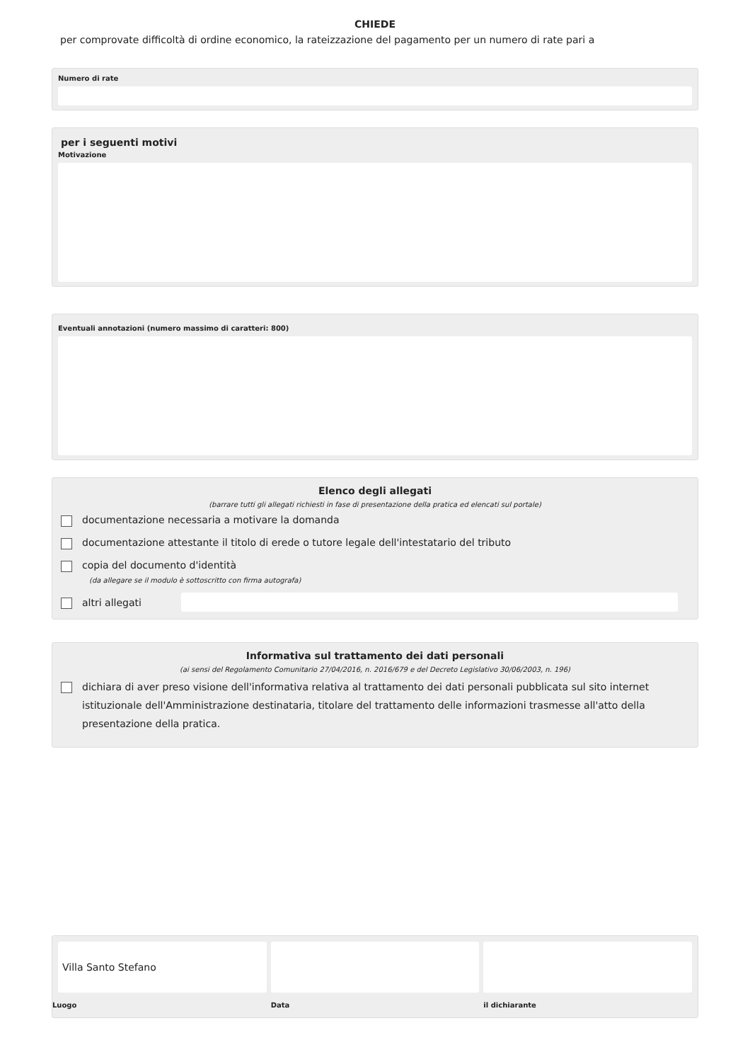CHIEDE
per comprovate difficoltà di ordine economico, la rateizzazione del pagamento per un numero di rate pari a
Numero di rate
per i seguenti motivi
Motivazione
Eventuali annotazioni (numero massimo di caratteri: 800)
Elenco degli allegati
(barrare tutti gli allegati richiesti in fase di presentazione della pratica ed elencati sul portale)
documentazione necessaria a motivare la domanda
documentazione attestante il titolo di erede o tutore legale dell'intestatario del tributo
copia del documento d'identità
(da allegare se il modulo è sottoscritto con firma autografa)
altri allegati
Informativa sul trattamento dei dati personali
(ai sensi del Regolamento Comunitario 27/04/2016, n. 2016/679 e del Decreto Legislativo 30/06/2003, n. 196)
dichiara di aver preso visione dell'informativa relativa al trattamento dei dati personali pubblicata sul sito internet istituzionale dell'Amministrazione destinataria, titolare del trattamento delle informazioni trasmesse all'atto della presentazione della pratica.
Villa Santo Stefano
Luogo
Data il dichiarante